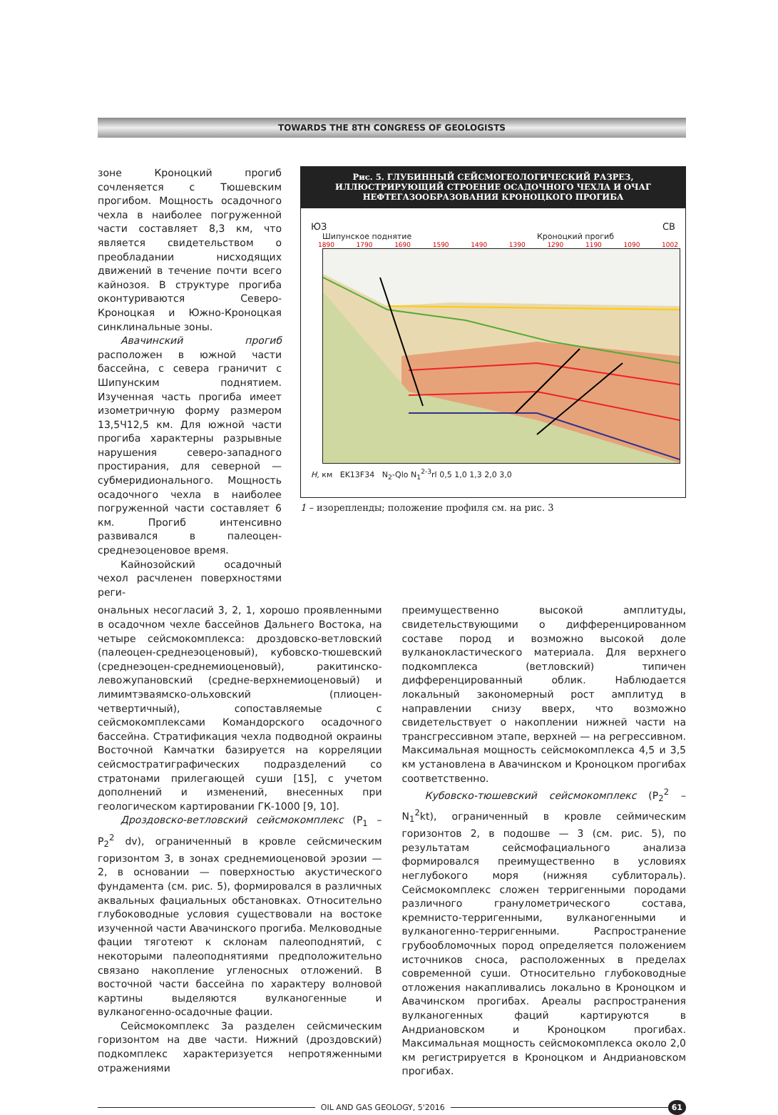TOWARDS THE 8TH CONGRESS OF GEOLOGISTS
зоне Кроноцкий прогиб сочленяется с Тюшевским прогибом. Мощность осадочного чехла в наиболее погруженной части составляет 8,3 км, что является свидетельством о преобладании нисходящих движений в течение почти всего кайнозоя. В структуре прогиба оконтуриваются Северо-Кроноцкая и Южно-Кроноцкая синклинальные зоны.
Авачинский прогиб расположен в южной части бассейна, с севера граничит с Шипунским поднятием. Изученная часть прогиба имеет изометричную форму размером 13,5Ч12,5 км. Для южной части прогиба характерны разрывные нарушения северо-западного простирания, для северной — субмеридионального. Мощность осадочного чехла в наиболее погруженной части составляет 6 км. Прогиб интенсивно развивался в палеоцен-среднеэоценовое время.
Кайнозойский осадочный чехол расчленен поверхностями реги-
Рис. 5. ГЛУБИННЫЙ СЕЙСМОГЕОЛОГИЧЕСКИЙ РАЗРЕЗ, ИЛЛЮСТРИРУЮЩИЙ СТРОЕНИЕ ОСАДОЧНОГО ЧЕХЛА И ОЧАГ НЕФТЕГАЗООБРАЗОВАНИЯ КРОНОЦКОГО ПРОГИБА
ЮЗ СВ
Шипунское поднятие Кроноцкий прогиб
1890 1790 1690 1590 1490 1390 1290 1190 1090 1002
H, км EK13F34 N<sub>2</sub>-Qlo N<sub>1</sub><sup>2-3</sup>rl 0,5 1,0 1,3 2,0 3,0
1 – изорепленды; положение профиля см. на рис. 3
ональных несогласий 3, 2, 1, хорошо проявленными в осадочном чехле бассейнов Дальнего Востока, на четыре сейсмокомплекса: дроздовско-ветловский (палеоцен-среднеэоценовый), кубовско-тюшевский (среднеэоцен-среднемиоценовый), ракитинско-левожупановский (средне-верхнемиоценовый) и лимимтэваямско-ольховский (плиоцен-четвертичный), сопоставляемые с сейсмокомплексами Командорского осадочного бассейна. Стратификация чехла подводной окраины Восточной Камчатки базируется на корреляции сейсмостратиграфических подразделений со стратонами прилегающей суши [15], с учетом дополнений и изменений, внесенных при геологическом картировании ГК-1000 [9, 10].
Дроздовско-ветловский сейсмокомплекс (P<sub>1</sub> – P<sub>2</sub><sup>2</sup> dv), ограниченный в кровле сейсмическим горизонтом 3, в зонах среднемиоценовой эрозии — 2, в основании — поверхностью акустического фундамента (см. рис. 5), формировался в различных аквальных фациальных обстановках. Относительно глубоководные условия существовали на востоке изученной части Авачинского прогиба. Мелководные фации тяготеют к склонам палеоподнятий, с некоторыми палеоподнятиями предположительно связано накопление угленосных отложений. В восточной части бассейна по характеру волновой картины выделяются вулканогенные и вулканогенно-осадочные фации.
Сейсмокомплекс 3а разделен сейсмическим горизонтом на две части. Нижний (дроздовский) подкомплекс характеризуется непротяженными отражениями
преимущественно высокой амплитуды, свидетельствующими о дифференцированном составе пород и возможно высокой доле вулканокластического материала. Для верхнего подкомплекса (ветловский) типичен дифференцированный облик. Наблюдается локальный закономерный рост амплитуд в направлении снизу вверх, что возможно свидетельствует о накоплении нижней части на трансгрессивном этапе, верхней — на регрессивном. Максимальная мощность сейсмокомплекса 4,5 и 3,5 км установлена в Авачинском и Кроноцком прогибах соответственно.
Кубовско-тюшевский сейсмокомплекс (P<sub>2</sub><sup>2</sup> – N<sub>1</sub><sup>2</sup>kt), ограниченный в кровле сеймическим горизонтов 2, в подошве — 3 (см. рис. 5), по результатам сейсмофациального анализа формировался преимущественно в условиях неглубокого моря (нижняя сублитораль). Сейсмокомплекс сложен терригенными породами различного гранулометрического состава, кремнисто-терригенными, вулканогенными и вулканогенно-терригенными. Распространение грубообломочных пород определяется положением источников сноса, расположенных в пределах современной суши. Относительно глубоководные отложения накапливались локально в Кроноцком и Авачинском прогибах. Ареалы распространения вулканогенных фаций картируются в Андриановском и Кроноцком прогибах. Максимальная мощность сейсмокомплекса около 2,0 км регистрируется в Кроноцком и Андриановском прогибах.
OIL AND GAS GEOLOGY, 5'2016
61